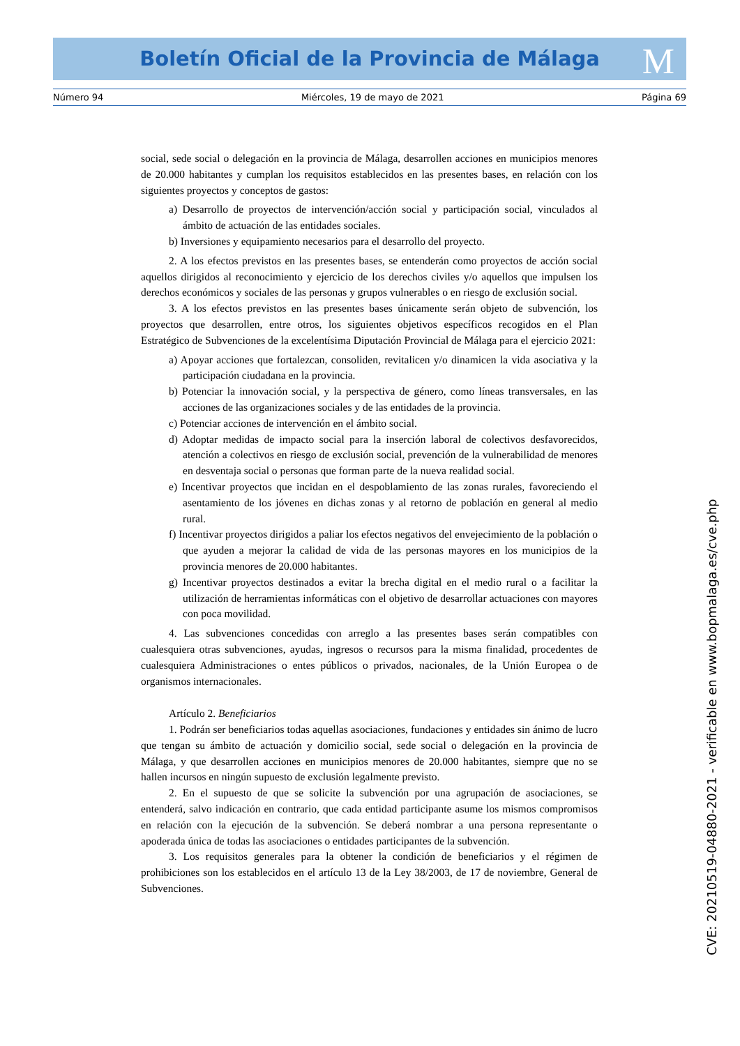Boletín Oficial de la Provincia de Málaga M
Número 94 Miércoles, 19 de mayo de 2021 Página 69
social, sede social o delegación en la provincia de Málaga, desarrollen acciones en municipios menores de 20.000 habitantes y cumplan los requisitos establecidos en las presentes bases, en relación con los siguientes proyectos y conceptos de gastos:
a) Desarrollo de proyectos de intervención/acción social y participación social, vinculados al ámbito de actuación de las entidades sociales.
b) Inversiones y equipamiento necesarios para el desarrollo del proyecto.
2. A los efectos previstos en las presentes bases, se entenderán como proyectos de acción social aquellos dirigidos al reconocimiento y ejercicio de los derechos civiles y/o aquellos que impulsen los derechos económicos y sociales de las personas y grupos vulnerables o en riesgo de exclusión social.
3. A los efectos previstos en las presentes bases únicamente serán objeto de subvención, los proyectos que desarrollen, entre otros, los siguientes objetivos específicos recogidos en el Plan Estratégico de Subvenciones de la excelentísima Diputación Provincial de Málaga para el ejercicio 2021:
a) Apoyar acciones que fortalezcan, consoliden, revitalicen y/o dinamicen la vida asociativa y la participación ciudadana en la provincia.
b) Potenciar la innovación social, y la perspectiva de género, como líneas transversales, en las acciones de las organizaciones sociales y de las entidades de la provincia.
c) Potenciar acciones de intervención en el ámbito social.
d) Adoptar medidas de impacto social para la inserción laboral de colectivos desfavorecidos, atención a colectivos en riesgo de exclusión social, prevención de la vulnerabilidad de menores en desventaja social o personas que forman parte de la nueva realidad social.
e) Incentivar proyectos que incidan en el despoblamiento de las zonas rurales, favoreciendo el asentamiento de los jóvenes en dichas zonas y al retorno de población en general al medio rural.
f) Incentivar proyectos dirigidos a paliar los efectos negativos del envejecimiento de la población o que ayuden a mejorar la calidad de vida de las personas mayores en los municipios de la provincia menores de 20.000 habitantes.
g) Incentivar proyectos destinados a evitar la brecha digital en el medio rural o a facilitar la utilización de herramientas informáticas con el objetivo de desarrollar actuaciones con mayores con poca movilidad.
4. Las subvenciones concedidas con arreglo a las presentes bases serán compatibles con cualesquiera otras subvenciones, ayudas, ingresos o recursos para la misma finalidad, procedentes de cualesquiera Administraciones o entes públicos o privados, nacionales, de la Unión Europea o de organismos internacionales.
Artículo 2. Beneficiarios
1. Podrán ser beneficiarios todas aquellas asociaciones, fundaciones y entidades sin ánimo de lucro que tengan su ámbito de actuación y domicilio social, sede social o delegación en la provincia de Málaga, y que desarrollen acciones en municipios menores de 20.000 habitantes, siempre que no se hallen incursos en ningún supuesto de exclusión legalmente previsto.
2. En el supuesto de que se solicite la subvención por una agrupación de asociaciones, se entenderá, salvo indicación en contrario, que cada entidad participante asume los mismos compromisos en relación con la ejecución de la subvención. Se deberá nombrar a una persona representante o apoderada única de todas las asociaciones o entidades participantes de la subvención.
3. Los requisitos generales para la obtener la condición de beneficiarios y el régimen de prohibiciones son los establecidos en el artículo 13 de la Ley 38/2003, de 17 de noviembre, General de Subvenciones.
CVE: 20210519-04880-2021 - verificable en www.bopmalaga.es/cve.php